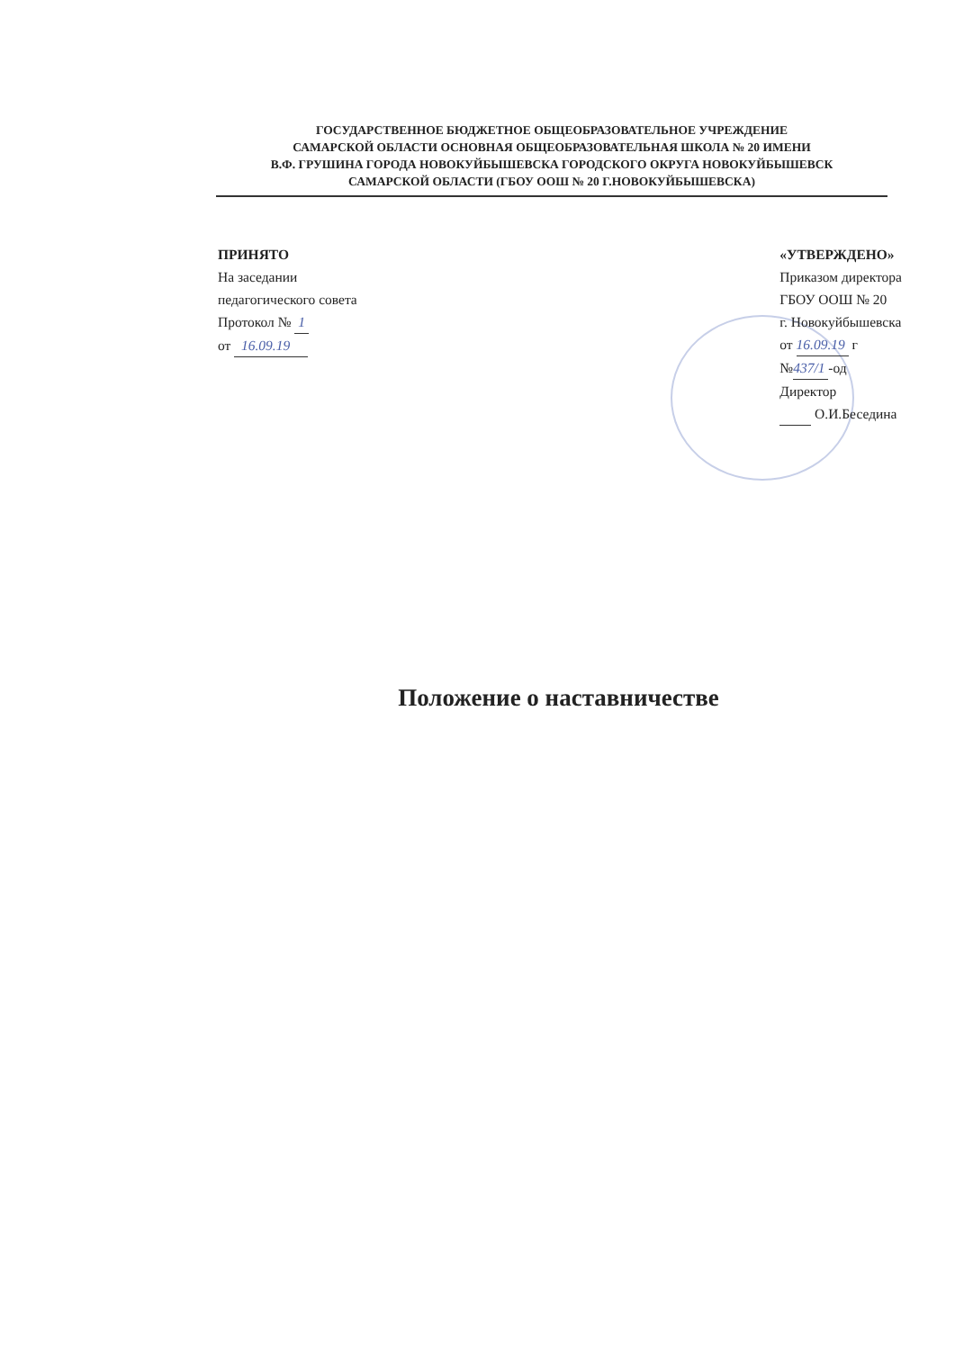ГОСУДАРСТВЕННОЕ БЮДЖЕТНОЕ ОБЩЕОБРАЗОВАТЕЛЬНОЕ УЧРЕЖДЕНИЕ
САМАРСКОЙ ОБЛАСТИ ОСНОВНАЯ ОБЩЕОБРАЗОВАТЕЛЬНАЯ ШКОЛА № 20 ИМЕНИ
В.Ф. ГРУШИНА ГОРОДА НОВОКУЙБЫШЕВСКА ГОРОДСКОГО ОКРУГА НОВОКУЙБЫШЕВСК
САМАРСКОЙ ОБЛАСТИ (ГБОУ ООШ № 20 Г.НОВОКУЙБЫШЕВСКА)
ПРИНЯТО
На заседании
педагогического совета
Протокол № 1
от 16.09.19
«УТВЕРЖДЕНО»
Приказом директора
ГБОУ ООШ № 20
г. Новокуйбышевска
от 16.09.19 г
№437/1 -од
Директор
О.И.Беседина
Положение о наставничестве